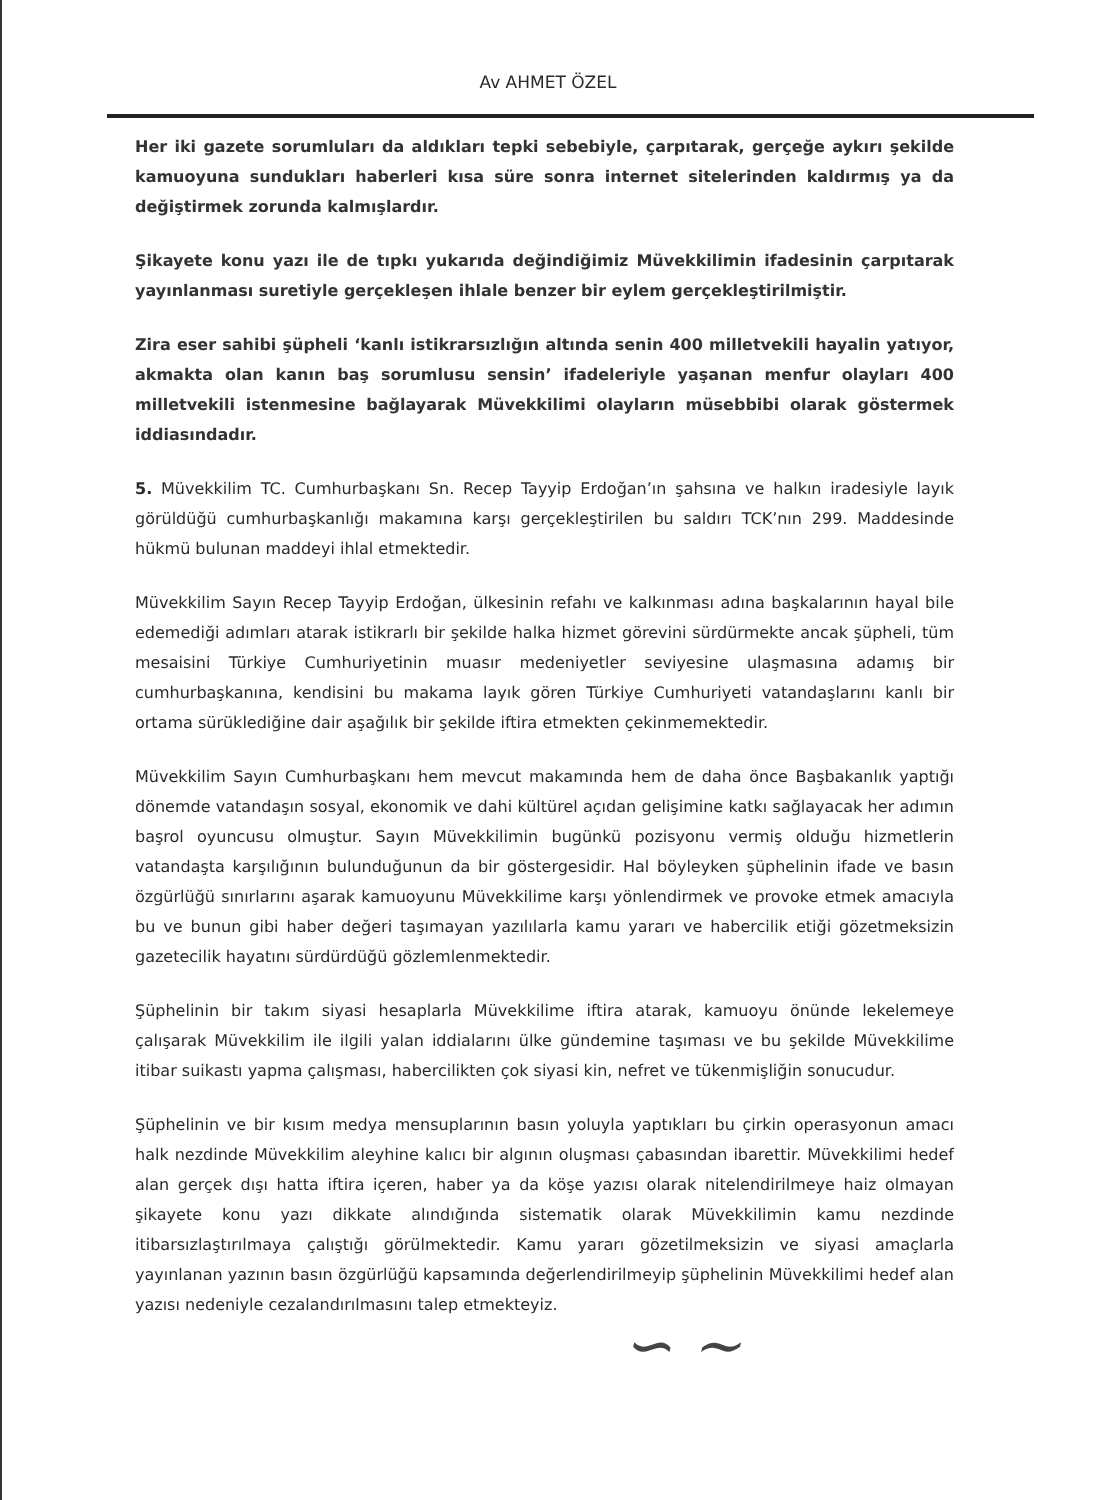Av AHMET ÖZEL
Her iki gazete sorumluları da aldıkları tepki sebebiyle, çarpıtarak, gerçeğe aykırı şekilde kamuoyuna sundukları haberleri kısa süre sonra internet sitelerinden kaldırmış ya da değiştirmek zorunda kalmışlardır.
Şikayete konu yazı ile de tıpkı yukarıda değindiğimiz Müvekkilimin ifadesinin çarpıtarak yayınlanması suretiyle gerçekleşen ihlale benzer bir eylem gerçekleştirilmiştir.
Zira eser sahibi şüpheli ‘kanlı istikrarsızlığın altında senin 400 milletvekili hayalin yatıyor, akmakta olan kanın baş sorumlusu sensin’ ifadeleriyle yaşanan menfur olayları 400 milletvekili istenmesine bağlayarak Müvekkilimi olayların müsebbibi olarak göstermek iddiasındadır.
5. Müvekkilim TC. Cumhurbaşkanı Sn. Recep Tayyip Erdoğan’ın şahsına ve halkın iradesiyle layık görüldüğü cumhurbaşkanlığı makamına karşı gerçekleştirilen bu saldırı TCK’nın 299. Maddesinde hükmü bulunan maddeyi ihlal etmektedir.
Müvekkilim Sayın Recep Tayyip Erdoğan, ülkesinin refahı ve kalkınması adına başkalarının hayal bile edemediği adımları atarak istikrarlı bir şekilde halka hizmet görevini sürdürmekte ancak şüpheli, tüm mesaisini Türkiye Cumhuriyetinin muasır medeniyetler seviyesine ulaşmasına adamış bir cumhurbaşkanına, kendisini bu makama layık gören Türkiye Cumhuriyeti vatandaşlarını kanlı bir ortama sürüklediğine dair aşağılık bir şekilde iftira etmekten çekinmemektedir.
Müvekkilim Sayın Cumhurbaşkanı hem mevcut makamında hem de daha önce Başbakanlık yaptığı dönemde vatandaşın sosyal, ekonomik ve dahi kültürel açıdan gelişimine katkı sağlayacak her adımın başrol oyuncusu olmuştur. Sayın Müvekkilimin bugünkü pozisyonu vermiş olduğu hizmetlerin vatandaşta karşılığının bulunduğunun da bir göstergesidir. Hal böyleyken şüphelinin ifade ve basın özgürlüğü sınırlarını aşarak kamuoyunu Müvekkilime karşı yönlendirmek ve provoke etmek amacıyla bu ve bunun gibi haber değeri taşımayan yazılılarla kamu yararı ve habercilik etiği gözetmeksizin gazetecilik hayatını sürdürdüğü gözlemlenmektedir.
Şüphelinin bir takım siyasi hesaplarla Müvekkilime iftira atarak, kamuoyu önünde lekelemeye çalışarak Müvekkilim ile ilgili yalan iddialarını ülke gündemine taşıması ve bu şekilde Müvekkilime itibar suikastı yapma çalışması, habercilikten çok siyasi kin, nefret ve tükenmişliğin sonucudur.
Şüphelinin ve bir kısım medya mensuplarının basın yoluyla yaptıkları bu çirkin operasyonun amacı halk nezdinde Müvekkilim aleyhine kalıcı bir algının oluşması çabasından ibarettir. Müvekkilimi hedef alan gerçek dışı hatta iftira içeren, haber ya da köşe yazısı olarak nitelendirilmeye haiz olmayan şikayete konu yazı dikkate alındığında sistematik olarak Müvekkilimin kamu nezdinde itibarsızlaştırılmaya çalıştığı görülmektedir. Kamu yararı gözetilmeksizin ve siyasi amaçlarla yayınlanan yazının basın özgürlüğü kapsamında değerlendirilmeyip şüphelinin Müvekkilimi hedef alan yazısı nedeniyle cezalandırılmasını talep etmekteyiz.
∽ ~